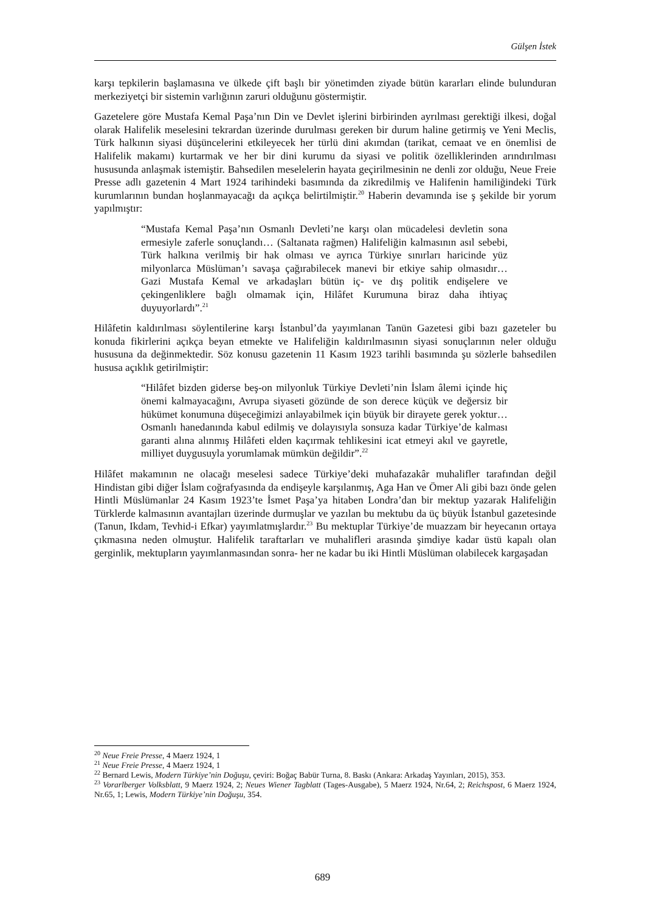Gülşen İstek
karşı tepkilerin başlamasına ve ülkede çift başlı bir yönetimden ziyade bütün kararları elinde bulunduran merkeziyetçi bir sistemin varlığının zaruri olduğunu göstermiştir.
Gazetelere göre Mustafa Kemal Paşa’nın Din ve Devlet işlerini birbirinden ayrılması gerektiği ilkesi, doğal olarak Halifelik meselesini tekrardan üzerinde durulması gereken bir durum haline getirmiş ve Yeni Meclis, Türk halkının siyasi düşüncelerini etkileyecek her türlü dini akımdan (tarikat, cemaat ve en önemlisi de Halifelik makamı) kurtarmak ve her bir dini kurumu da siyasi ve politik özelliklerinden arındırılması hususunda anlaşmak istemiştir. Bahsedilen meselelerin hayata geçirilmesinin ne denli zor olduğu, Neue Freie Presse adlı gazetenin 4 Mart 1924 tarihindeki basımında da zikredilmiş ve Halifenin hamiliğindeki Türk kurumlarının bundan hoşlanmayacağı da açıkça belirtilmiştir.<sup>20</sup> Haberin devamında ise ş şekilde bir yorum yapılmıştır:
“Mustafa Kemal Paşa’nın Osmanlı Devleti’ne karşı olan mücadelesi devletin sona ermesiyle zaferle sonuçlandı… (Saltanata rağmen) Halifeliğin kalmasının asıl sebebi, Türk halkına verilmiş bir hak olması ve ayrıca Türkiye sınırları haricinde yüz milyonlarca Müslüman’ı savaşa çağırabilecek manevi bir etkiye sahip olmasıdır… Gazi Mustafa Kemal ve arkadaşları bütün iç- ve dış politik endişelere ve çekingenliklere bağlı olmamak için, Hilâfet Kurumuna biraz daha ihtiyaç duyuyorlardı”.<sup>21</sup>
Hilâfetin kaldırılması söylentilerine karşı İstanbul’da yayımlanan Tanün Gazetesi gibi bazı gazeteler bu konuda fikirlerini açıkça beyan etmekte ve Halifeliğin kaldırılmasının siyasi sonuçlarının neler olduğu hususuna da değinmektedir. Söz konusu gazetenin 11 Kasım 1923 tarihli basımında şu sözlerle bahsedilen hususa açıklık getirilmiştir:
“Hilâfet bizden giderse beş-on milyonluk Türkiye Devleti’nin İslam âlemi içinde hiç önemi kalmayacağını, Avrupa siyaseti gözünde de son derece küçük ve değersiz bir hükümet konumuna düşeceğimizi anlayabilmek için büyük bir dirayete gerek yoktur… Osmanlı hanedanında kabul edilmiş ve dolayısıyla sonsuza kadar Türkiye’de kalması garanti alına alınmış Hilâfeti elden kaçırmak tehlikesini icat etmeyi akıl ve gayretle, milliyet duygusuyla yorumlamak mümkün değildir”.<sup>22</sup>
Hilâfet makamının ne olacağı meselesi sadece Türkiye’deki muhafazakâr muhalifler tarafından değil Hindistan gibi diğer İslam coğrafyasında da endişeyle karşılanmış, Aga Han ve Ömer Ali gibi bazı önde gelen Hintli Müslümanlar 24 Kasım 1923’te İsmet Paşa’ya hitaben Londra’dan bir mektup yazarak Halifeliğin Türklerde kalmasının avantajları üzerinde durmuşlar ve yazılan bu mektubu da üç büyük İstanbul gazetesinde (Tanun, Ikdam, Tevhid-i Efkar) yayımlatmışlardır.<sup>23</sup> Bu mektuplar Türkiye’de muazzam bir heyecanın ortaya çıkmasına neden olmuştur. Halifelik taraftarları ve muhalifleri arasında şimdiye kadar üstü kapalı olan gerginlik, mektupların yayımlanmasından sonra- her ne kadar bu iki Hintli Müslüman olabilecek kargaşadan
<sup>20</sup> Neue Freie Presse, 4 Maerz 1924, 1
<sup>21</sup> Neue Freie Presse, 4 Maerz 1924, 1
<sup>22</sup> Bernard Lewis, Modern Türkiye’nin Doğuşu, çeviri: Boğaç Babür Turna, 8. Baskı (Ankara: Arkadaş Yayınları, 2015), 353.
<sup>23</sup> Vorarlberger Volksblatt, 9 Maerz 1924, 2; Neues Wiener Tagblatt (Tages-Ausgabe), 5 Maerz 1924, Nr.64, 2; Reichspost, 6 Maerz 1924, Nr.65, 1; Lewis, Modern Türkiye’nin Doğuşu, 354.
689